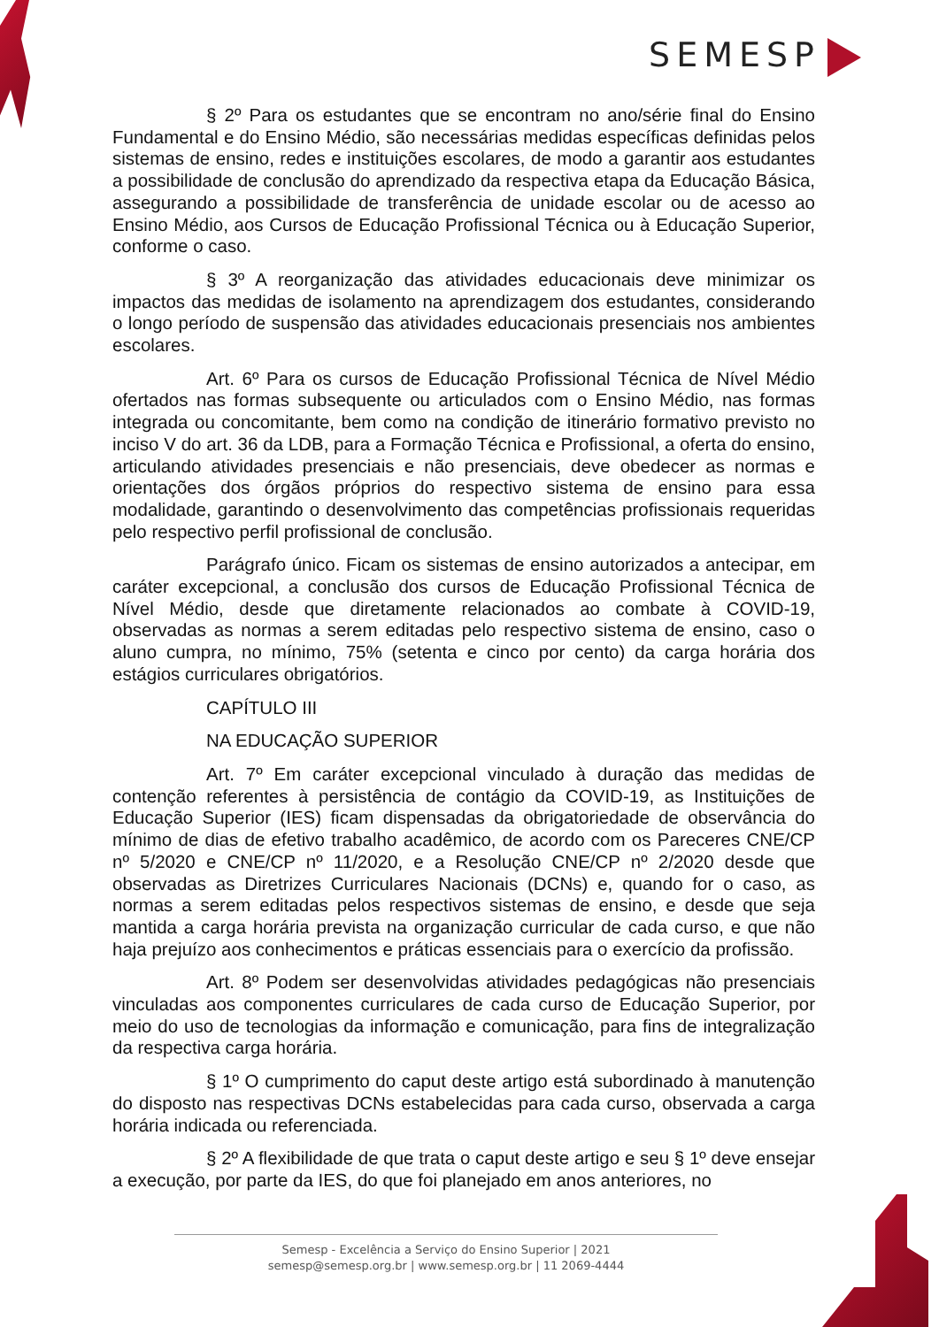SEMESP
§ 2º Para os estudantes que se encontram no ano/série final do Ensino Fundamental e do Ensino Médio, são necessárias medidas específicas definidas pelos sistemas de ensino, redes e instituições escolares, de modo a garantir aos estudantes a possibilidade de conclusão do aprendizado da respectiva etapa da Educação Básica, assegurando a possibilidade de transferência de unidade escolar ou de acesso ao Ensino Médio, aos Cursos de Educação Profissional Técnica ou à Educação Superior, conforme o caso.
§ 3º A reorganização das atividades educacionais deve minimizar os impactos das medidas de isolamento na aprendizagem dos estudantes, considerando o longo período de suspensão das atividades educacionais presenciais nos ambientes escolares.
Art. 6º Para os cursos de Educação Profissional Técnica de Nível Médio ofertados nas formas subsequente ou articulados com o Ensino Médio, nas formas integrada ou concomitante, bem como na condição de itinerário formativo previsto no inciso V do art. 36 da LDB, para a Formação Técnica e Profissional, a oferta do ensino, articulando atividades presenciais e não presenciais, deve obedecer as normas e orientações dos órgãos próprios do respectivo sistema de ensino para essa modalidade, garantindo o desenvolvimento das competências profissionais requeridas pelo respectivo perfil profissional de conclusão.
Parágrafo único. Ficam os sistemas de ensino autorizados a antecipar, em caráter excepcional, a conclusão dos cursos de Educação Profissional Técnica de Nível Médio, desde que diretamente relacionados ao combate à COVID-19, observadas as normas a serem editadas pelo respectivo sistema de ensino, caso o aluno cumpra, no mínimo, 75% (setenta e cinco por cento) da carga horária dos estágios curriculares obrigatórios.
CAPÍTULO III
NA EDUCAÇÃO SUPERIOR
Art. 7º Em caráter excepcional vinculado à duração das medidas de contenção referentes à persistência de contágio da COVID-19, as Instituições de Educação Superior (IES) ficam dispensadas da obrigatoriedade de observância do mínimo de dias de efetivo trabalho acadêmico, de acordo com os Pareceres CNE/CP nº 5/2020 e CNE/CP nº 11/2020, e a Resolução CNE/CP nº 2/2020 desde que observadas as Diretrizes Curriculares Nacionais (DCNs) e, quando for o caso, as normas a serem editadas pelos respectivos sistemas de ensino, e desde que seja mantida a carga horária prevista na organização curricular de cada curso, e que não haja prejuízo aos conhecimentos e práticas essenciais para o exercício da profissão.
Art. 8º Podem ser desenvolvidas atividades pedagógicas não presenciais vinculadas aos componentes curriculares de cada curso de Educação Superior, por meio do uso de tecnologias da informação e comunicação, para fins de integralização da respectiva carga horária.
§ 1º O cumprimento do caput deste artigo está subordinado à manutenção do disposto nas respectivas DCNs estabelecidas para cada curso, observada a carga horária indicada ou referenciada.
§ 2º A flexibilidade de que trata o caput deste artigo e seu § 1º deve ensejar a execução, por parte da IES, do que foi planejado em anos anteriores, no
Semesp - Excelência a Serviço do Ensino Superior | 2021
semesp@semesp.org.br | www.semesp.org.br | 11 2069-4444